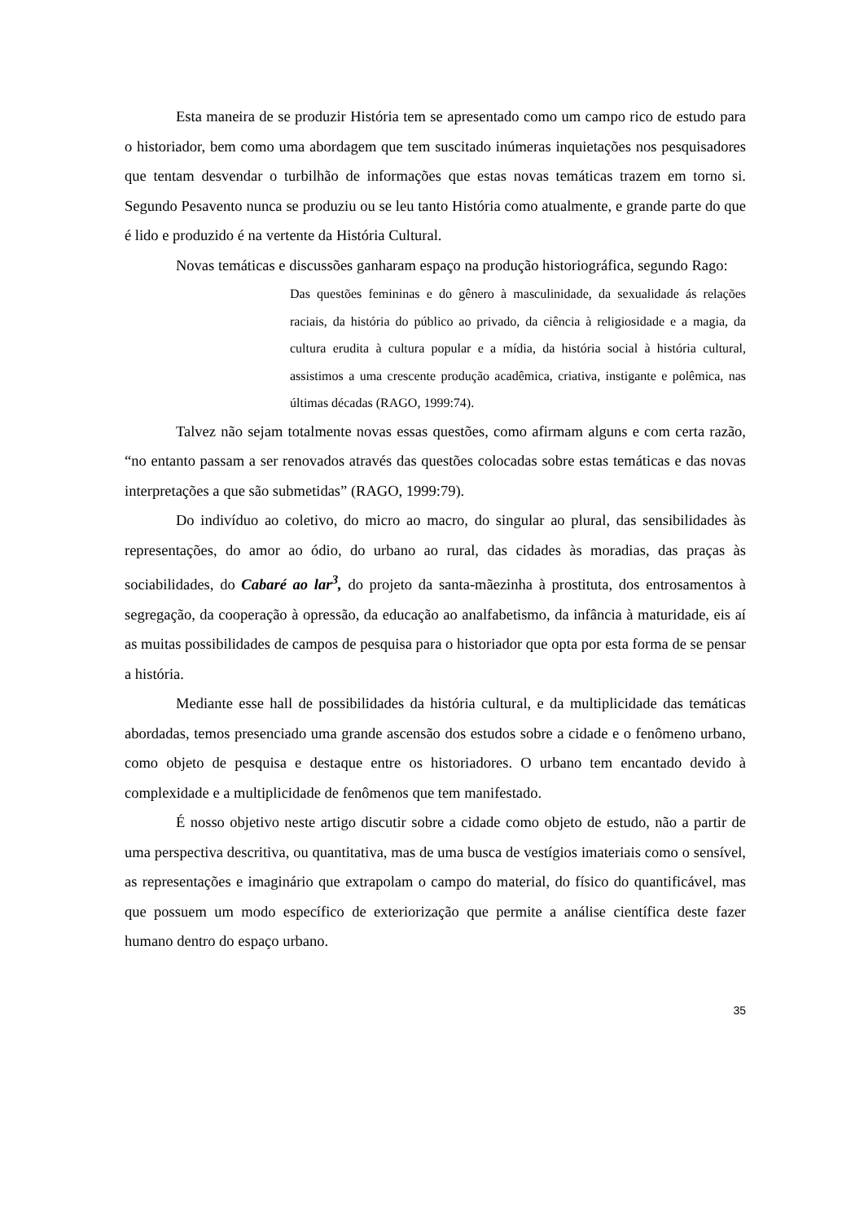Esta maneira de se produzir História tem se apresentado como um campo rico de estudo para o historiador, bem como uma abordagem que tem suscitado inúmeras inquietações nos pesquisadores que tentam desvendar o turbilhão de informações que estas novas temáticas trazem em torno si. Segundo Pesavento nunca se produziu ou se leu tanto História como atualmente, e grande parte do que é lido e produzido é na vertente da História Cultural.
Novas temáticas e discussões ganharam espaço na produção historiográfica, segundo Rago:
Das questões femininas e do gênero à masculinidade, da sexualidade ás relações raciais, da história do público ao privado, da ciência à religiosidade e a magia, da cultura erudita à cultura popular e a mídia, da história social à história cultural, assistimos a uma crescente produção acadêmica, criativa, instigante e polêmica, nas últimas décadas (RAGO, 1999:74).
Talvez não sejam totalmente novas essas questões, como afirmam alguns e com certa razão, “no entanto passam a ser renovados através das questões colocadas sobre estas temáticas e das novas interpretações a que são submetidas” (RAGO, 1999:79).
Do indivíduo ao coletivo, do micro ao macro, do singular ao plural, das sensibilidades às representações, do amor ao ódio, do urbano ao rural, das cidades às moradias, das praças às sociabilidades, do Cabaré ao lar<sup>3</sup>, do projeto da santa-mãezinha à prostituta, dos entrosamentos à segregação, da cooperação à opressão, da educação ao analfabetismo, da infância à maturidade, eis aí as muitas possibilidades de campos de pesquisa para o historiador que opta por esta forma de se pensar a história.
Mediante esse hall de possibilidades da história cultural, e da multiplicidade das temáticas abordadas, temos presenciado uma grande ascensão dos estudos sobre a cidade e o fenômeno urbano, como objeto de pesquisa e destaque entre os historiadores. O urbano tem encantado devido à complexidade e a multiplicidade de fenômenos que tem manifestado.
É nosso objetivo neste artigo discutir sobre a cidade como objeto de estudo, não a partir de uma perspectiva descritiva, ou quantitativa, mas de uma busca de vestígios imateriais como o sensível, as representações e imaginário que extrapolam o campo do material, do físico do quantificável, mas que possuem um modo específico de exteriorização que permite a análise científica deste fazer humano dentro do espaço urbano.
35